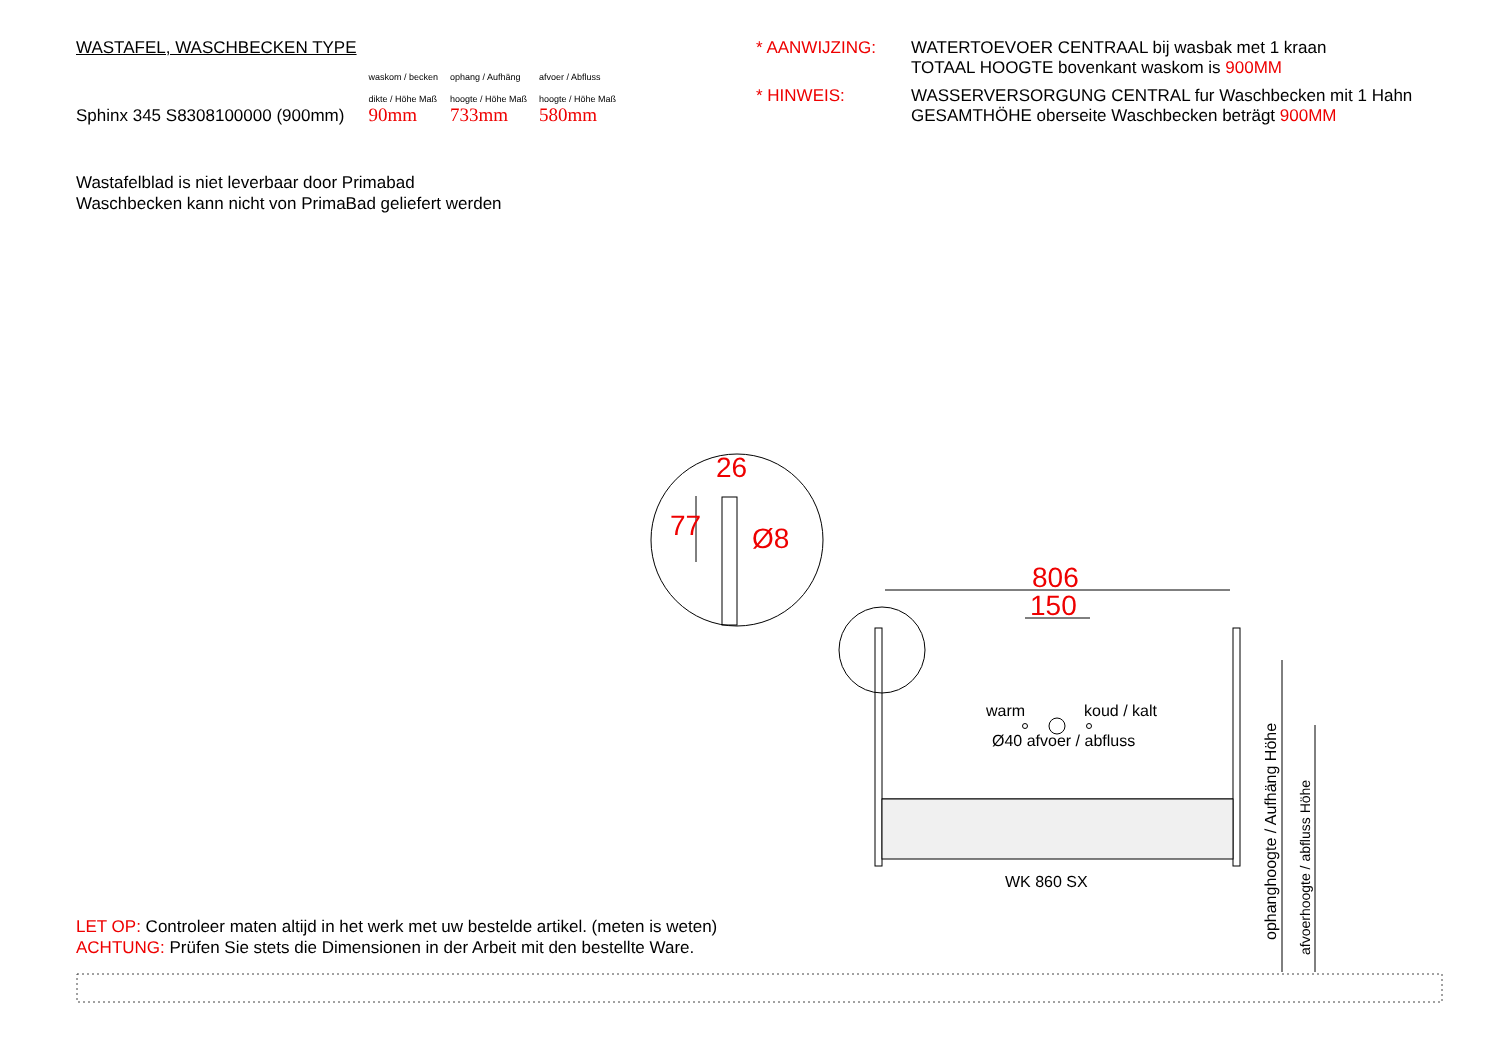WASTAFEL, WASCHBECKEN TYPE
| | waskom / becken | ophang / Aufhäng | afvoer / Abfluss |
| | dikte / Höhe Maß | hoogte / Höhe Maß | hoogte / Höhe Maß |
| Sphinx 345 S8308100000 (900mm) | 90mm | 733mm | 580mm |
* AANWIJZING:
WATERTOEVOER CENTRAAL bij wasbak met 1 kraan
TOTAAL HOOGTE bovenkant waskom is 900MM
* HINWEIS:
WASSERVERSORGUNG CENTRAL fur Waschbecken mit 1 Hahn
GESAMTHÖHE oberseite Waschbecken beträgt 900MM
Wastafelblad is niet leverbaar door Primabad
Waschbecken kann nicht von PrimaBad geliefert werden
26
77 Ø8
806
150
warm koud / kalt
Ø40 afvoer / abfluss
WK 860 SX
ophanghoogte / Aufhäng Höhe
afvoerhoogte / abfluss Höhe
LET OP: Controleer maten altijd in het werk met uw bestelde artikel. (meten is weten)
ACHTUNG: Prüfen Sie stets die Dimensionen in der Arbeit mit den bestellte Ware.